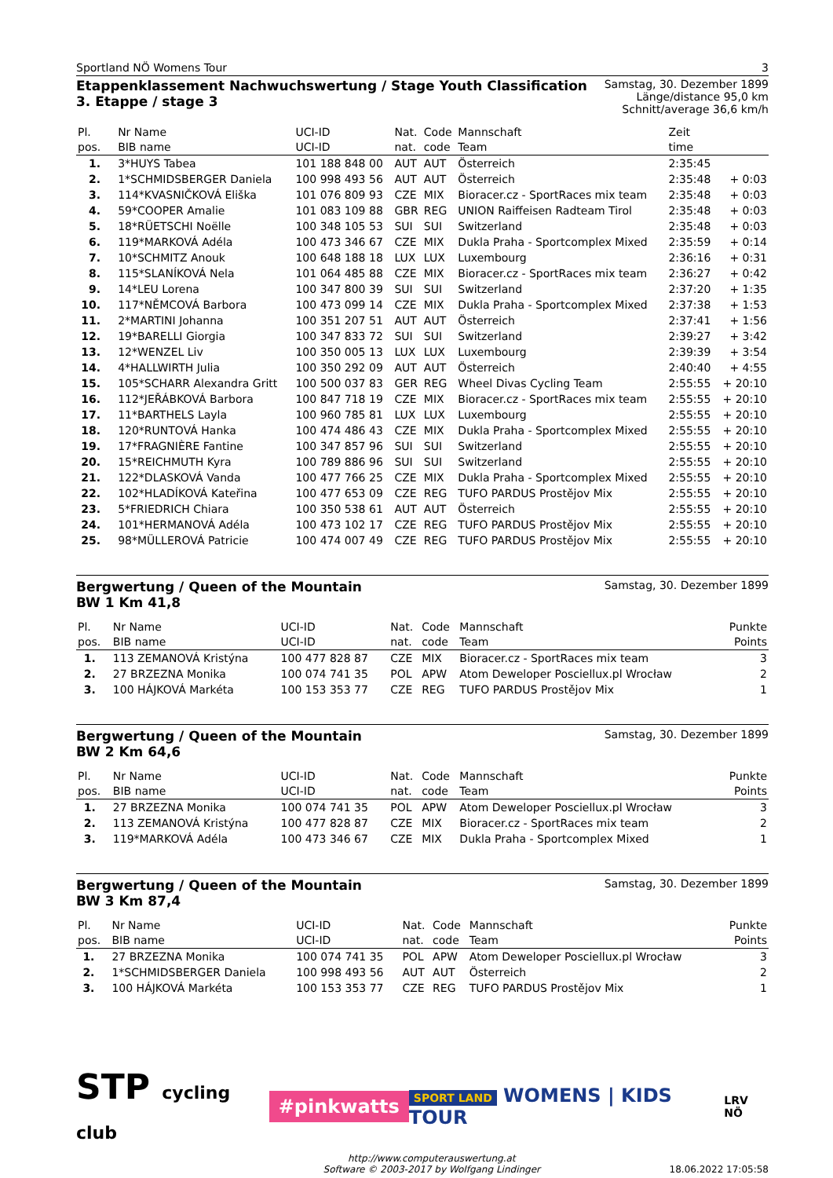Sportland NÖ Womens Tour 3
Etappenklassement Nachwuchswertung / Stage Youth Classification
3. Etappe / stage 3
Samstag, 30. Dezember 1899
Länge/distance 95,0 km
Schnitt/average 36,6 km/h
| Pl. pos. | Nr Name BIB name | UCI-ID UCI-ID | Nat. nat. | Code code | Mannschaft Team | Zeit time | |
| --- | --- | --- | --- | --- | --- | --- | --- |
| 1. | 3*HUYS Tabea | 101 188 848 00 | AUT | AUT | Österreich | 2:35:45 | |
| 2. | 1*SCHMIDSBERGER Daniela | 100 998 493 56 | AUT | AUT | Österreich | 2:35:48 | + 0:03 |
| 3. | 114*KVASNIČKOVÁ Eliška | 101 076 809 93 | CZE | MIX | Bioracer.cz - SportRaces mix team | 2:35:48 | + 0:03 |
| 4. | 59*COOPER Amalie | 101 083 109 88 | GBR | REG | UNION Raiffeisen Radteam Tirol | 2:35:48 | + 0:03 |
| 5. | 18*RÜETSCHI Noëlle | 100 348 105 53 | SUI | SUI | Switzerland | 2:35:48 | + 0:03 |
| 6. | 119*MARKOVÁ Adéla | 100 473 346 67 | CZE | MIX | Dukla Praha - Sportcomplex Mixed | 2:35:59 | + 0:14 |
| 7. | 10*SCHMITZ Anouk | 100 648 188 18 | LUX | LUX | Luxembourg | 2:36:16 | + 0:31 |
| 8. | 115*SLANÍKOVÁ Nela | 101 064 485 88 | CZE | MIX | Bioracer.cz - SportRaces mix team | 2:36:27 | + 0:42 |
| 9. | 14*LEU Lorena | 100 347 800 39 | SUI | SUI | Switzerland | 2:37:20 | + 1:35 |
| 10. | 117*NĚMCOVÁ Barbora | 100 473 099 14 | CZE | MIX | Dukla Praha - Sportcomplex Mixed | 2:37:38 | + 1:53 |
| 11. | 2*MARTINI Johanna | 100 351 207 51 | AUT | AUT | Österreich | 2:37:41 | + 1:56 |
| 12. | 19*BARELLI Giorgia | 100 347 833 72 | SUI | SUI | Switzerland | 2:39:27 | + 3:42 |
| 13. | 12*WENZEL Liv | 100 350 005 13 | LUX | LUX | Luxembourg | 2:39:39 | + 3:54 |
| 14. | 4*HALLWIRTH Julia | 100 350 292 09 | AUT | AUT | Österreich | 2:40:40 | + 4:55 |
| 15. | 105*SCHARR Alexandra Gritt | 100 500 037 83 | GER | REG | Wheel Divas Cycling Team | 2:55:55 | + 20:10 |
| 16. | 112*JEŘÁBKOVÁ Barbora | 100 847 718 19 | CZE | MIX | Bioracer.cz - SportRaces mix team | 2:55:55 | + 20:10 |
| 17. | 11*BARTHELS Layla | 100 960 785 81 | LUX | LUX | Luxembourg | 2:55:55 | + 20:10 |
| 18. | 120*RUNTOVÁ Hanka | 100 474 486 43 | CZE | MIX | Dukla Praha - Sportcomplex Mixed | 2:55:55 | + 20:10 |
| 19. | 17*FRAGNIÈRE Fantine | 100 347 857 96 | SUI | SUI | Switzerland | 2:55:55 | + 20:10 |
| 20. | 15*REICHMUTH Kyra | 100 789 886 96 | SUI | SUI | Switzerland | 2:55:55 | + 20:10 |
| 21. | 122*DLASKOVÁ Vanda | 100 477 766 25 | CZE | MIX | Dukla Praha - Sportcomplex Mixed | 2:55:55 | + 20:10 |
| 22. | 102*HLADÍKOVÁ Kateřina | 100 477 653 09 | CZE | REG | TUFO PARDUS Prostějov Mix | 2:55:55 | + 20:10 |
| 23. | 5*FRIEDRICH Chiara | 100 350 538 61 | AUT | AUT | Österreich | 2:55:55 | + 20:10 |
| 24. | 101*HERMANOVÁ Adéla | 100 473 102 17 | CZE | REG | TUFO PARDUS Prostějov Mix | 2:55:55 | + 20:10 |
| 25. | 98*MÜLLEROVÁ Patricie | 100 474 007 49 | CZE | REG | TUFO PARDUS Prostějov Mix | 2:55:55 | + 20:10 |
Bergwertung / Queen of the Mountain
BW 1 Km 41,8
Samstag, 30. Dezember 1899
| Pl. pos. | Nr Name BIB name | UCI-ID UCI-ID | Nat. nat. | Code code | Mannschaft Team | Punkte Points |
| --- | --- | --- | --- | --- | --- | --- |
| 1. | 113 ZEMANOVÁ Kristýna | 100 477 828 87 | CZE | MIX | Bioracer.cz - SportRaces mix team | 3 |
| 2. | 27 BRZEZNA Monika | 100 074 741 35 | POL | APW | Atom Deweloper Posciellux.pl Wrocław | 2 |
| 3. | 100 HÁJKOVÁ Markéta | 100 153 353 77 | CZE | REG | TUFO PARDUS Prostějov Mix | 1 |
Bergwertung / Queen of the Mountain
BW 2 Km 64,6
Samstag, 30. Dezember 1899
| Pl. pos. | Nr Name BIB name | UCI-ID UCI-ID | Nat. nat. | Code code | Mannschaft Team | Punkte Points |
| --- | --- | --- | --- | --- | --- | --- |
| 1. | 27 BRZEZNA Monika | 100 074 741 35 | POL | APW | Atom Deweloper Posciellux.pl Wrocław | 3 |
| 2. | 113 ZEMANOVÁ Kristýna | 100 477 828 87 | CZE | MIX | Bioracer.cz - SportRaces mix team | 2 |
| 3. | 119*MARKOVÁ Adéla | 100 473 346 67 | CZE | MIX | Dukla Praha - Sportcomplex Mixed | 1 |
Bergwertung / Queen of the Mountain
BW 3 Km 87,4
Samstag, 30. Dezember 1899
| Pl. pos. | Nr Name BIB name | UCI-ID UCI-ID | Nat. nat. | Code code | Mannschaft Team | Punkte Points |
| --- | --- | --- | --- | --- | --- | --- |
| 1. | 27 BRZEZNA Monika | 100 074 741 35 | POL | APW | Atom Deweloper Posciellux.pl Wrocław | 3 |
| 2. | 1*SCHMIDSBERGER Daniela | 100 998 493 56 | AUT | AUT | Österreich | 2 |
| 3. | 100 HÁJKOVÁ Markéta | 100 153 353 77 | CZE | REG | TUFO PARDUS Prostějov Mix | 1 |
STP cycling club #pinkwatts SPORT LAND WOMENS | KIDS TOUR LRV NÖ
http://www.computerauswertung.at
Software © 2003-2017 by Wolfgang Lindinger
18.06.2022 17:05:58